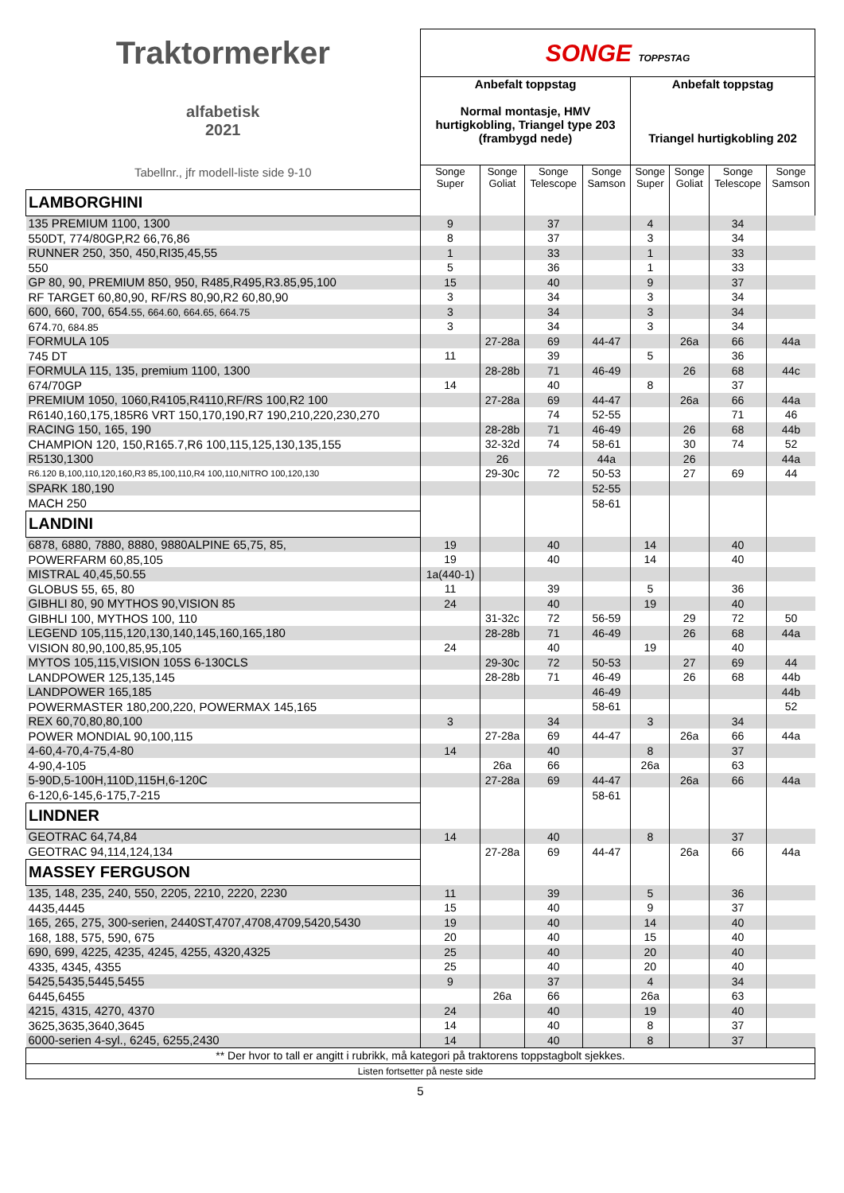| Traktormerker | SONGE TOPPSTAG | | | | | | | |
| alfabetisk 2021 | Anbefalt toppstag Normal montasje, HMV hurtigkobling, Triangel type 203 (frambygd nede) | | | | Anbefalt toppstag Triangel hurtigkobling 202 | | | |
| Tabellnr., jfr modell-liste side 9-10 | Songe Super | Songe Goliat | Songe Telescope | Songe Samson | Songe Super | Songe Goliat | Songe Telescope | Songe Samson |
| LAMBORGHINI | | | | | | | | |
| 135 PREMIUM 1100, 1300 | 9 | | 37 | | 4 | | 34 | |
| 550DT, 774/80GP,R2 66,76,86 | 8 | | 37 | | 3 | | 34 | |
| RUNNER 250, 350, 450,RI35,45,55 | 1 | | 33 | | 1 | | 33 | |
| 550 | 5 | | 36 | | 1 | | 33 | |
| GP 80, 90, PREMIUM 850, 950, R485,R495,R3.85,95,100 | 15 | | 40 | | 9 | | 37 | |
| RF TARGET 60,80,90, RF/RS 80,90,R2 60,80,90 | 3 | | 34 | | 3 | | 34 | |
| 600, 660, 700, 654. 55, 664.60, 664.65, 664.75 | 3 | | 34 | | 3 | | 34 | |
| 674. 70, 684.85 | 3 | | 34 | | 3 | | 34 | |
| FORMULA 105 | | 27-28a | 69 | 44-47 | | 26a | 66 | 44a |
| 745 DT | 11 | | 39 | | 5 | | 36 | |
| FORMULA 115, 135, premium 1100, 1300 | | 28-28b | 71 | 46-49 | | 26 | 68 | 44c |
| 674/70GP | 14 | | 40 | | 8 | | 37 | |
| PREMIUM 1050, 1060,R4105,R4110,RF/RS 100,R2 100 | | 27-28a | 69 | 44-47 | | 26a | 66 | 44a |
| R6140,160,175,185R6 VRT 150,170,190,R7 190,210,220,230,270 | | | 74 | 52-55 | | | 71 | 46 |
| RACING 150, 165, 190 | | 28-28b | 71 | 46-49 | | 26 | 68 | 44b |
| CHAMPION 120, 150,R165.7,R6 100,115,125,130,135,155 | | 32-32d | 74 | 58-61 | | 30 | 74 | 52 |
| R5130,1300 | | 26 | | 44a | | 26 | | 44a |
| R6.120 B,100,110,120,160,R3 85,100,110,R4 100,110,NITRO 100,120,130 | | 29-30c | 72 | 50-53 | | 27 | 69 | 44 |
| SPARK 180,190 | | | | 52-55 | | | | |
| MACH 250 | | | | 58-61 | | | | |
| LANDINI | | | | | | | | |
| 6878, 6880, 7880, 8880, 9880ALPINE 65,75, 85, | 19 | | 40 | | 14 | | 40 | |
| POWERFARM 60,85,105 | 19 | | 40 | | 14 | | 40 | |
| MISTRAL 40,45,50.55 | 1a(440-1) | | | | | | | |
| GLOBUS 55, 65, 80 | 11 | | 39 | | 5 | | 36 | |
| GIBHLI 80, 90 MYTHOS 90,VISION 85 | 24 | | 40 | | 19 | | 40 | |
| GIBHLI 100, MYTHOS 100, 110 | | 31-32c | 72 | 56-59 | | 29 | 72 | 50 |
| LEGEND 105,115,120,130,140,145,160,165,180 | | 28-28b | 71 | 46-49 | | 26 | 68 | 44a |
| VISION 80,90,100,85,95,105 | 24 | | 40 | | 19 | | 40 | |
| MYTOS 105,115,VISION 105S 6-130CLS | | 29-30c | 72 | 50-53 | | 27 | 69 | 44 |
| LANDPOWER 125,135,145 | | 28-28b | 71 | 46-49 | | 26 | 68 | 44b |
| LANDPOWER 165,185 | | | | 46-49 | | | | 44b |
| POWERMASTER 180,200,220, POWERMAX 145,165 | | | | 58-61 | | | | 52 |
| REX 60,70,80,80,100 | 3 | | 34 | | 3 | | 34 | |
| POWER MONDIAL 90,100,115 | | 27-28a | 69 | 44-47 | | 26a | 66 | 44a |
| 4-60,4-70,4-75,4-80 | 14 | | 40 | | 8 | | 37 | |
| 4-90,4-105 | | 26a | 66 | | 26a | | 63 | |
| 5-90D,5-100H,110D,115H,6-120C | | 27-28a | 69 | 44-47 | | 26a | 66 | 44a |
| 6-120,6-145,6-175,7-215 | | | | 58-61 | | | | |
| LINDNER | | | | | | | | |
| GEOTRAC 64,74,84 | 14 | | 40 | | 8 | | 37 | |
| GEOTRAC 94,114,124,134 | | 27-28a | 69 | 44-47 | | 26a | 66 | 44a |
| MASSEY FERGUSON | | | | | | | | |
| 135, 148, 235, 240, 550, 2205, 2210, 2220, 2230 | 11 | | 39 | | 5 | | 36 | |
| 4435,4445 | 15 | | 40 | | 9 | | 37 | |
| 165, 265, 275, 300-serien, 2440ST,4707,4708,4709,5420,5430 | 19 | | 40 | | 14 | | 40 | |
| 168, 188, 575, 590, 675 | 20 | | 40 | | 15 | | 40 | |
| 690, 699, 4225, 4235, 4245, 4255, 4320,4325 | 25 | | 40 | | 20 | | 40 | |
| 4335, 4345, 4355 | 25 | | 40 | | 20 | | 40 | |
| 5425,5435,5445,5455 | 9 | | 37 | | 4 | | 34 | |
| 6445,6455 | | 26a | 66 | | 26a | | 63 | |
| 4215, 4315, 4270, 4370 | 24 | | 40 | | 19 | | 40 | |
| 3625,3635,3640,3645 | 14 | | 40 | | 8 | | 37 | |
| 6000-serien 4-syl., 6245, 6255,2430 | 14 | | 40 | | 8 | | 37 | |
| ** Der hvor to tall er angitt i rubrikk, må kategori på traktorens toppstagbolt sjekkes. | | | | | | | | |
| Listen fortsetter på neste side | | | | | | | | |
5